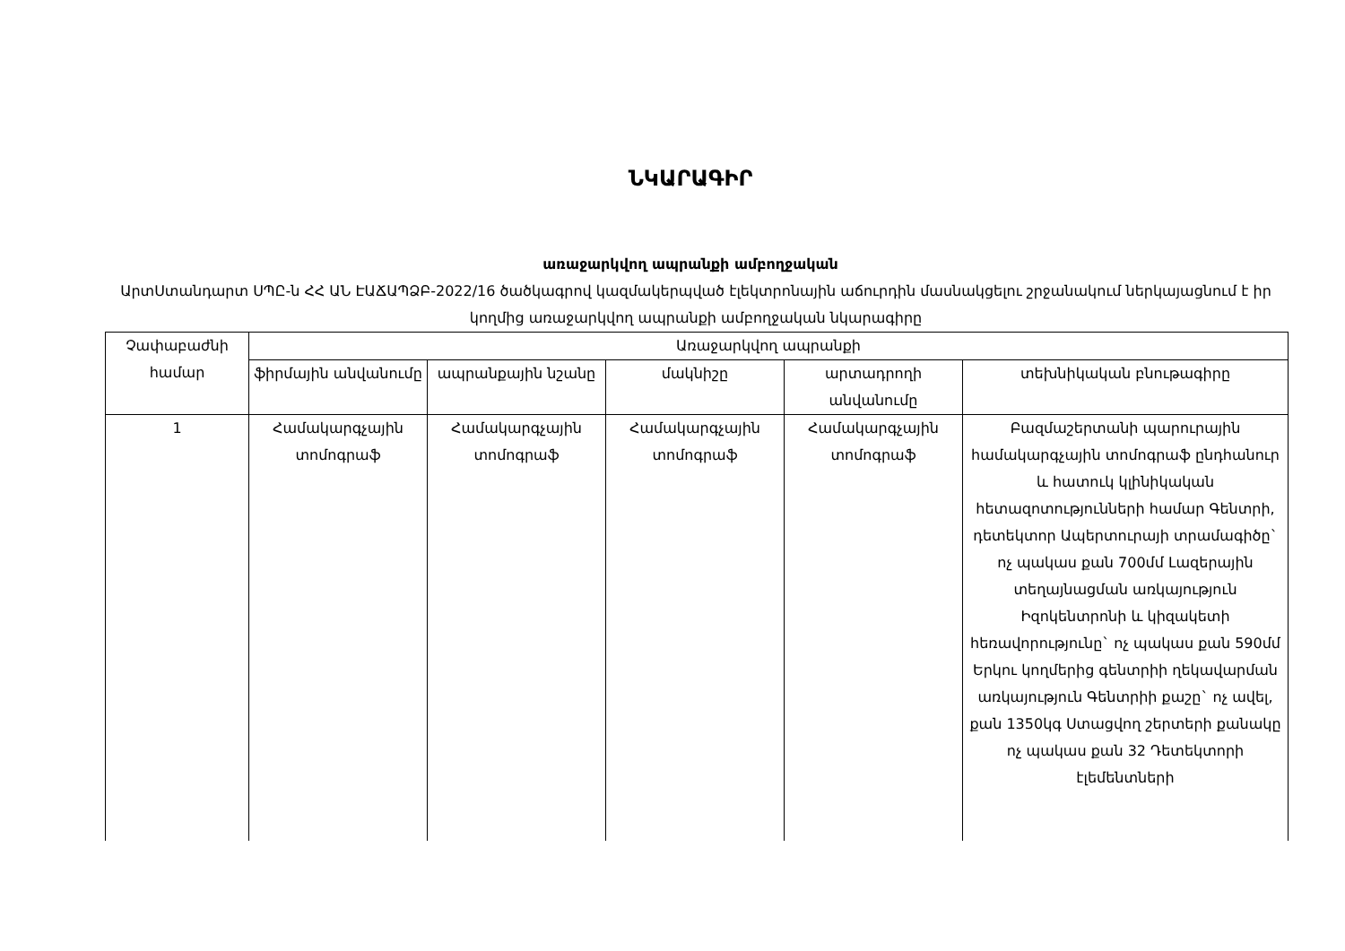ՆԿԱՐԱԳԻՐ
առաջարկվող ապրանքի ամբողջական
ԱրտՍտանդարտ ՍՊԸ-ն ՀՀ ԱՆ ԷԱՃԱՊՁԲ-2022/16 ծածկագրով կազմակերպված էլեկտրոնային աճուրդին մասնակցելու շրջանակում ներկայացնում է իր կողմից առաջարկվող ապրանքի ամբողջական նկարագիրը
| Չափաբաժնի համար | Առաջարկվող ապրանքի | | | | |
| --- | --- | --- | --- | --- | --- |
| | ֆիրմային անվանումը | ապրանքային նշանը | մակնիշը | արտադրողի անվանումը | տեխնիկական բնութագիրը |
| 1 | Համակարգչային տոմոգրաֆ | Համակարգչային տոմոգրաֆ | Համակարգչային տոմոգրաֆ | Համակարգչային տոմոգրաֆ | Բազմաշերտանի պարուրային համակարգչային տոմոգրաֆ ընդհանուր և հատուկ կլինիկական հետազոտությունների համար Գենտրի, դետեկտոր Ապերտուրայի տրամագիծը` ոչ պակաս քան 700մմ Լազերային տեղայնացման առկայություն Իզոկենտրոնի և կիզակետի հեռավորությունը` ոչ պակաս քան 590մմ Երկու կողմերից գենտրիի ղեկավարման առկայություն Գենտրիի քաշը` ոչ ավել, քան 1350կգ Ստացվող շերտերի քանակը ոչ պակաս քան 32 Դետեկտորի էլեմենտների |